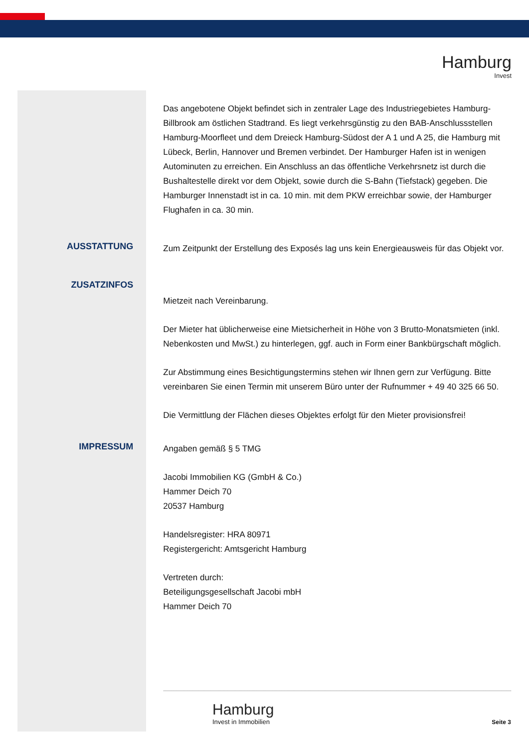Hamburg
Invest
Das angebotene Objekt befindet sich in zentraler Lage des Industriegebietes Hamburg-Billbrook am östlichen Stadtrand. Es liegt verkehrsgünstig zu den BAB-Anschlussstellen Hamburg-Moorfleet und dem Dreieck Hamburg-Südost der A 1 und A 25, die Hamburg mit Lübeck, Berlin, Hannover und Bremen verbindet. Der Hamburger Hafen ist in wenigen Autominuten zu erreichen. Ein Anschluss an das öffentliche Verkehrsnetz ist durch die Bushaltestelle direkt vor dem Objekt, sowie durch die S-Bahn (Tiefstack) gegeben. Die Hamburger Innenstadt ist in ca. 10 min. mit dem PKW erreichbar sowie, der Hamburger Flughafen in ca. 30 min.
AUSSTATTUNG
Zum Zeitpunkt der Erstellung des Exposés lag uns kein Energieausweis für das Objekt vor.
ZUSATZINFOS
Mietzeit nach Vereinbarung.
Der Mieter hat üblicherweise eine Mietsicherheit in Höhe von 3 Brutto-Monatsmieten (inkl. Nebenkosten und MwSt.) zu hinterlegen, ggf. auch in Form einer Bankbürgschaft möglich.
Zur Abstimmung eines Besichtigungstermins stehen wir Ihnen gern zur Verfügung. Bitte vereinbaren Sie einen Termin mit unserem Büro unter der Rufnummer + 49 40 325 66 50.
Die Vermittlung der Flächen dieses Objektes erfolgt für den Mieter provisionsfrei!
IMPRESSUM
Angaben gemäß § 5 TMG
Jacobi Immobilien KG (GmbH & Co.)
Hammer Deich 70
20537 Hamburg
Handelsregister: HRA 80971
Registergericht: Amtsgericht Hamburg
Vertreten durch:
Beteiligungsgesellschaft Jacobi mbH
Hammer Deich 70
Hamburg
Invest in Immobilien
Seite 3